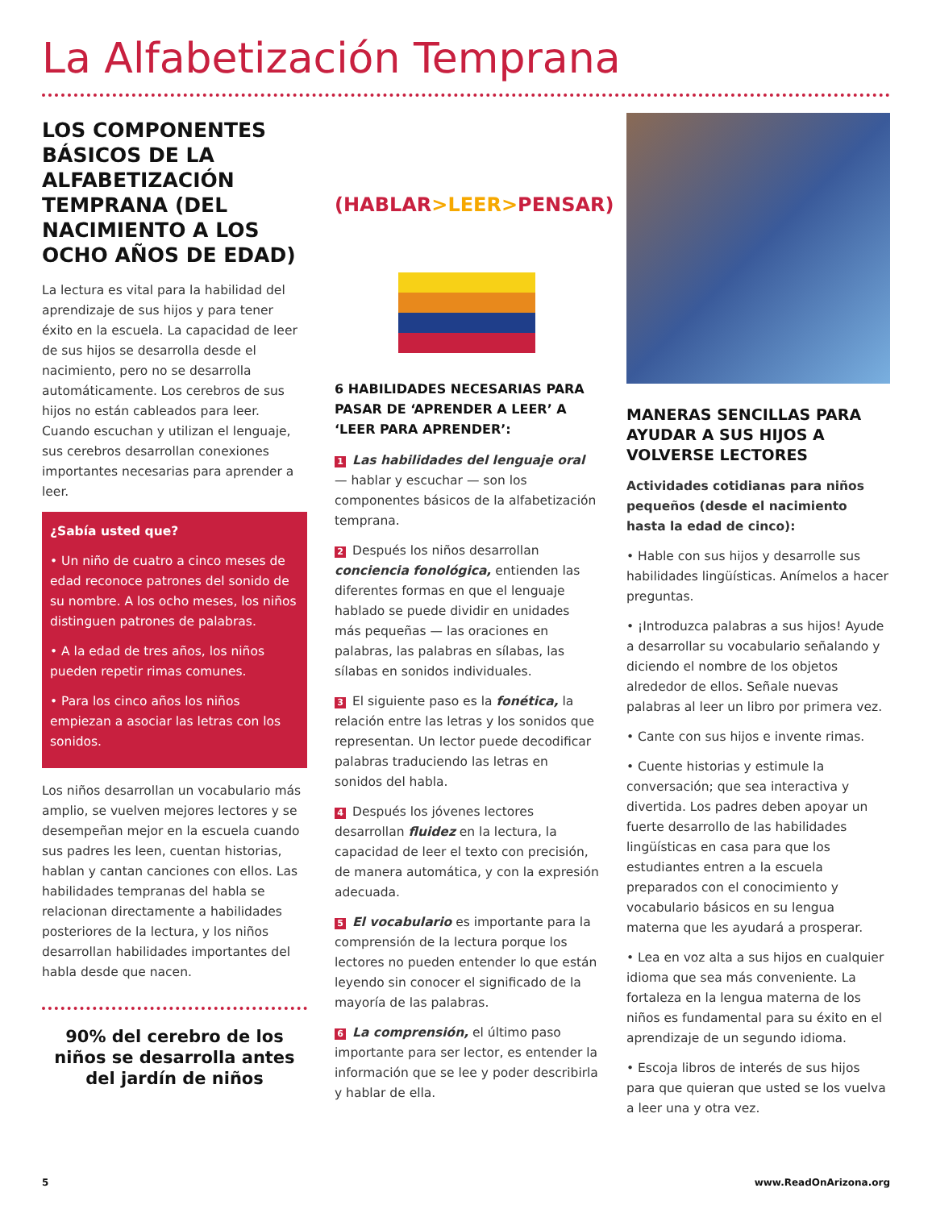La Alfabetización Temprana
LOS COMPONENTES BÁSICOS DE LA ALFABETIZACIÓN TEMPRANA (DEL NACIMIENTO A LOS OCHO AÑOS DE EDAD)
La lectura es vital para la habilidad del aprendizaje de sus hijos y para tener éxito en la escuela. La capacidad de leer de sus hijos se desarrolla desde el nacimiento, pero no se desarrolla automáticamente. Los cerebros de sus hijos no están cableados para leer. Cuando escuchan y utilizan el lenguaje, sus cerebros desarrollan conexiones importantes necesarias para aprender a leer.
¿Sabía usted que?
• Un niño de cuatro a cinco meses de edad reconoce patrones del sonido de su nombre. A los ocho meses, los niños distinguen patrones de palabras.
• A la edad de tres años, los niños pueden repetir rimas comunes.
• Para los cinco años los niños empiezan a asociar las letras con los sonidos.
Los niños desarrollan un vocabulario más amplio, se vuelven mejores lectores y se desempeñan mejor en la escuela cuando sus padres les leen, cuentan historias, hablan y cantan canciones con ellos. Las habilidades tempranas del habla se relacionan directamente a habilidades posteriores de la lectura, y los niños desarrollan habilidades importantes del habla desde que nacen.
90% del cerebro de los niños se desarrolla antes del jardín de niños
(HABLAR>LEER>PENSAR)
6 HABILIDADES NECESARIAS PARA PASAR DE ‘APRENDER A LEER’ A ‘LEER PARA APRENDER’:
1 Las habilidades del lenguaje oral — hablar y escuchar — son los componentes básicos de la alfabetización temprana.
2 Después los niños desarrollan conciencia fonológica, entienden las diferentes formas en que el lenguaje hablado se puede dividir en unidades más pequeñas — las oraciones en palabras, las palabras en sílabas, las sílabas en sonidos individuales.
3 El siguiente paso es la fonética, la relación entre las letras y los sonidos que representan. Un lector puede decodificar palabras traduciendo las letras en sonidos del habla.
4 Después los jóvenes lectores desarrollan fluidez en la lectura, la capacidad de leer el texto con precisión, de manera automática, y con la expresión adecuada.
5 El vocabulario es importante para la comprensión de la lectura porque los lectores no pueden entender lo que están leyendo sin conocer el significado de la mayoría de las palabras.
6 La comprensión, el último paso importante para ser lector, es entender la información que se lee y poder describirla y hablar de ella.
MANERAS SENCILLAS PARA AYUDAR A SUS HIJOS A VOLVERSE LECTORES
Actividades cotidianas para niños pequeños (desde el nacimiento hasta la edad de cinco):
• Hable con sus hijos y desarrolle sus habilidades lingüísticas. Anímelos a hacer preguntas.
• ¡Introduzca palabras a sus hijos! Ayude a desarrollar su vocabulario señalando y diciendo el nombre de los objetos alrededor de ellos. Señale nuevas palabras al leer un libro por primera vez.
• Cante con sus hijos e invente rimas.
• Cuente historias y estimule la conversación; que sea interactiva y divertida. Los padres deben apoyar un fuerte desarrollo de las habilidades lingüísticas en casa para que los estudiantes entren a la escuela preparados con el conocimiento y vocabulario básicos en su lengua materna que les ayudará a prosperar.
• Lea en voz alta a sus hijos en cualquier idioma que sea más conveniente. La fortaleza en la lengua materna de los niños es fundamental para su éxito en el aprendizaje de un segundo idioma.
• Escoja libros de interés de sus hijos para que quieran que usted se los vuelva a leer una y otra vez.
5 www.ReadOnArizona.org